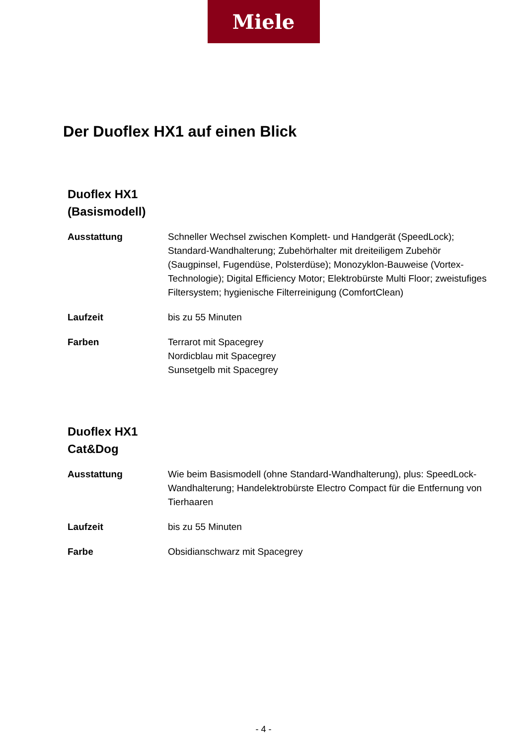Miele
Der Duoflex HX1 auf einen Blick
Duoflex HX1
(Basismodell)
| Ausstattung | Schneller Wechsel zwischen Komplett- und Handgerät (SpeedLock); Standard-Wandhalterung; Zubehörhalter mit dreiteiligem Zubehör (Saugpinsel, Fugendüse, Polsterdüse); Monozyklon-Bauweise (Vortex-Technologie); Digital Efficiency Motor; Elektrobürste Multi Floor; zweistufiges Filtersystem; hygienische Filterreinigung (ComfortClean) |
| Laufzeit | bis zu 55 Minuten |
| Farben | Terrarot mit Spacegrey Nordicblau mit Spacegrey Sunsetgelb mit Spacegrey |
Duoflex HX1
Cat&Dog
| Ausstattung | Wie beim Basismodell (ohne Standard-Wandhalterung), plus: SpeedLock-Wandhalterung; Handelektrobürste Electro Compact für die Entfernung von Tierhaaren |
| Laufzeit | bis zu 55 Minuten |
| Farbe | Obsidianschwarz mit Spacegrey |
- 4 -